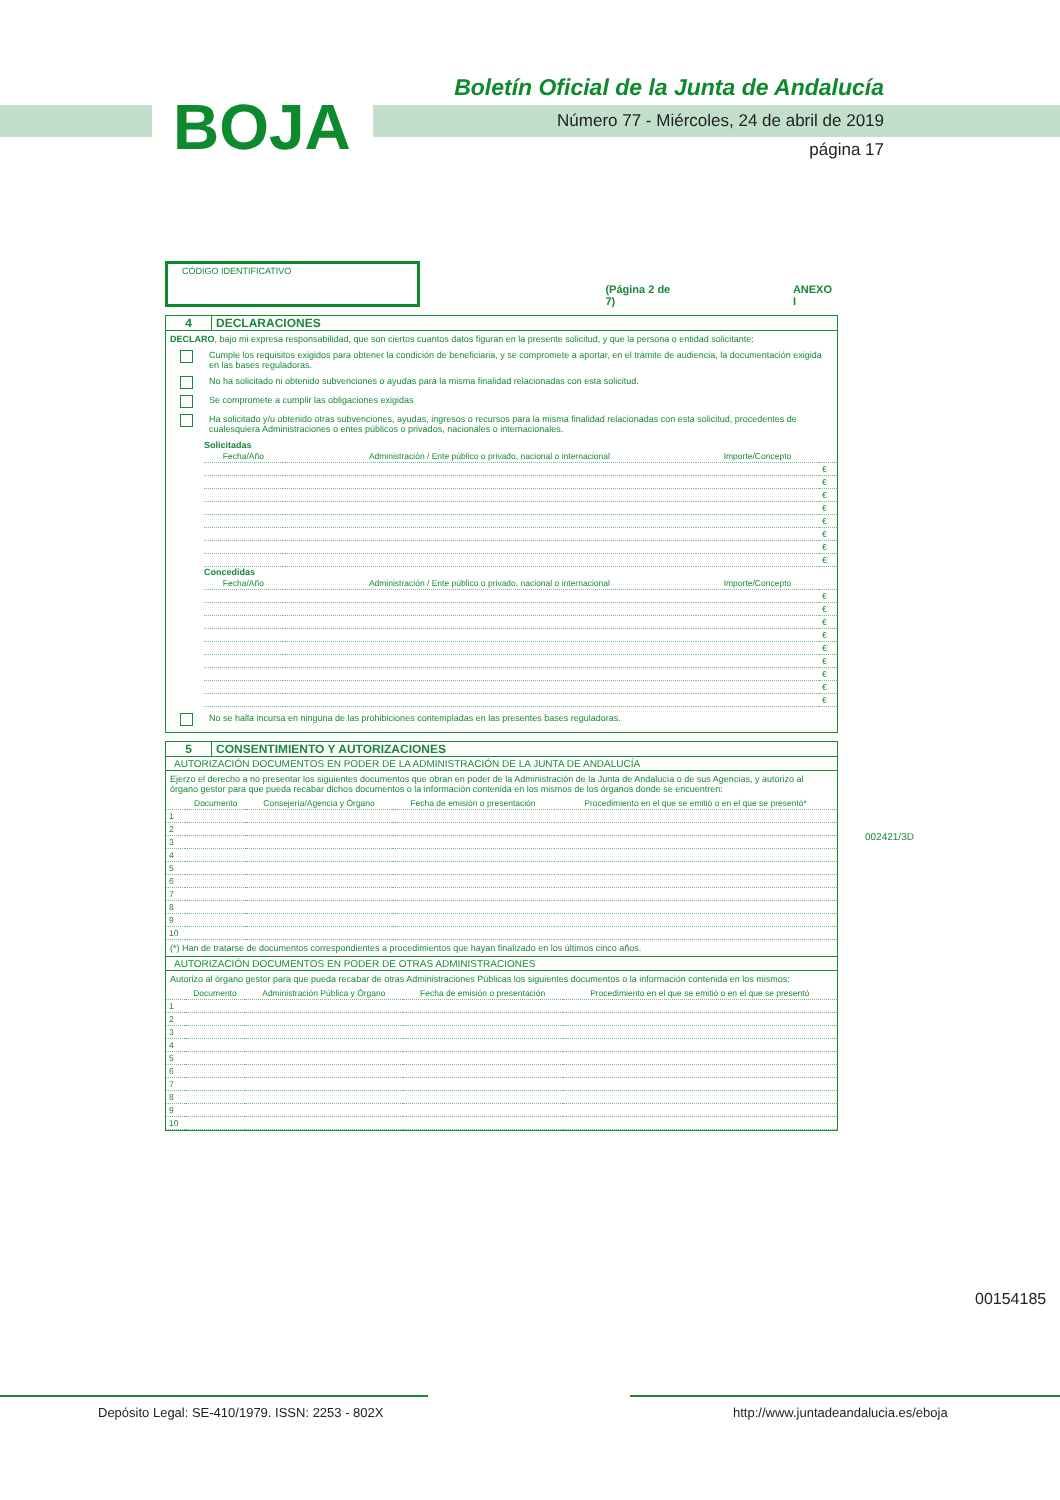BOJA
Boletín Oficial de la Junta de Andalucía
Número 77 - Miércoles, 24 de abril de 2019
página 17
CÓDIGO IDENTIFICATIVO
(Página 2 de 7) ANEXO I
4 DECLARACIONES
DECLARO, bajo mi expresa responsabilidad, que son ciertos cuantos datos figuran en la presente solicitud, y que la persona o entidad solicitante:
Cumple los requisitos exigidos para obtener la condición de beneficiaria, y se compromete a aportar, en el trámite de audiencia, la documentación exigida en las bases reguladoras.
No ha solicitado ni obtenido subvenciones o ayudas para la misma finalidad relacionadas con esta solicitud.
Se compromete a cumplir las obligaciones exigidas
Ha solicitado y/u obtenido otras subvenciones, ayudas, ingresos o recursos para la misma finalidad relacionadas con esta solicitud, procedentes de cualesquiera Administraciones o entes públicos o privados, nacionales o internacionales.
Solicitadas
| Fecha/Año | Administración / Ente público o privado, nacional o internacional | Importe/Concepto | |
| --- | --- | --- | --- |
| | | | € |
| | | | € |
| | | | € |
| | | | € |
| | | | € |
| | | | € |
| | | | € |
| | | | € |
Concedidas
| Fecha/Año | Administración / Ente público o privado, nacional o internacional | Importe/Concepto | |
| --- | --- | --- | --- |
| | | | € |
| | | | € |
| | | | € |
| | | | € |
| | | | € |
| | | | € |
| | | | € |
| | | | € |
| | | | € |
No se halla incursa en ninguna de las prohibiciones contempladas en las presentes bases reguladoras.
5 CONSENTIMIENTO Y AUTORIZACIONES
AUTORIZACIÓN DOCUMENTOS EN PODER DE LA ADMINISTRACIÓN DE LA JUNTA DE ANDALUCÍA
Ejerzo el derecho a no presentar los siguientes documentos que obran en poder de la Administración de la Junta de Andalucía o de sus Agencias, y autorizo al órgano gestor para que pueda recabar dichos documentos o la información contenida en los mismos de los órganos donde se encuentren:
| | Documento | Consejería/Agencia y Órgano | Fecha de emisión o presentación | Procedimiento en el que se emitió o en el que se presentó* |
| --- | --- | --- | --- | --- |
| 1 | | | | |
| 2 | | | | |
| 3 | | | | |
| 4 | | | | |
| 5 | | | | |
| 6 | | | | |
| 7 | | | | |
| 8 | | | | |
| 9 | | | | |
| 10 | | | | |
(*) Han de tratarse de documentos correspondientes a procedimientos que hayan finalizado en los últimos cinco años.
AUTORIZACIÓN DOCUMENTOS EN PODER DE OTRAS ADMINISTRACIONES
Autorizo al órgano gestor para que pueda recabar de otras Administraciones Públicas los siguientes documentos o la información contenida en los mismos:
| | Documento | Administración Pública y Órgano | Fecha de emisión o presentación | Procedimiento en el que se emitió o en el que se presentó |
| --- | --- | --- | --- | --- |
| 1 | | | | |
| 2 | | | | |
| 3 | | | | |
| 4 | | | | |
| 5 | | | | |
| 6 | | | | |
| 7 | | | | |
| 8 | | | | |
| 9 | | | | |
| 10 | | | | |
002421/3D
00154185
Depósito Legal: SE-410/1979. ISSN: 2253 - 802X
http://www.juntadeandalucia.es/eboja